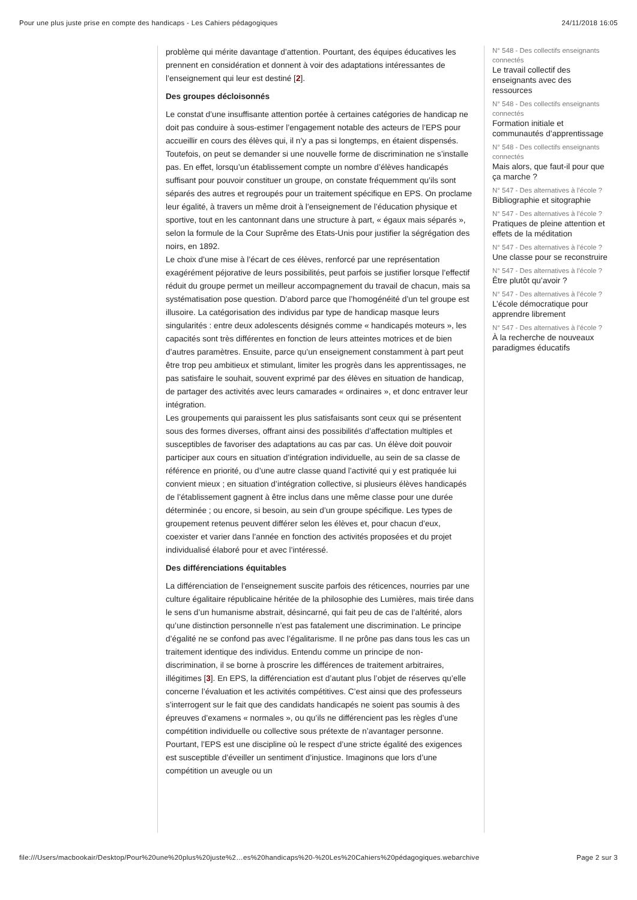Pour une plus juste prise en compte des handicaps - Les Cahiers pédagogiques 24/11/2018 16:05
problème qui mérite davantage d’attention. Pourtant, des équipes éducatives les prennent en considération et donnent à voir des adaptations intéressantes de l’enseignement qui leur est destiné [2].
Des groupes décloisonnés
Le constat d’une insuffisante attention portée à certaines catégories de handicap ne doit pas conduire à sous-estimer l’engagement notable des acteurs de l’EPS pour accueillir en cours des élèves qui, il n’y a pas si longtemps, en étaient dispensés. Toutefois, on peut se demander si une nouvelle forme de discrimination ne s’installe pas. En effet, lorsqu’un établissement compte un nombre d’élèves handicapés suffisant pour pouvoir constituer un groupe, on constate fréquemment qu’ils sont séparés des autres et regroupés pour un traitement spécifique en EPS. On proclame leur égalité, à travers un même droit à l’enseignement de l’éducation physique et sportive, tout en les cantonnant dans une structure à part, « égaux mais séparés », selon la formule de la Cour Suprême des Etats-Unis pour justifier la ségrégation des noirs, en 1892.
Le choix d’une mise à l’écart de ces élèves, renforcé par une représentation exagérément péjorative de leurs possibilités, peut parfois se justifier lorsque l’effectif réduit du groupe permet un meilleur accompagnement du travail de chacun, mais sa systématisation pose question. D’abord parce que l’homogénéité d’un tel groupe est illusoire. La catégorisation des individus par type de handicap masque leurs singularités : entre deux adolescents désignés comme « handicapés moteurs », les capacités sont très différentes en fonction de leurs atteintes motrices et de bien d’autres paramètres. Ensuite, parce qu’un enseignement constamment à part peut être trop peu ambitieux et stimulant, limiter les progrès dans les apprentissages, ne pas satisfaire le souhait, souvent exprimé par des élèves en situation de handicap, de partager des activités avec leurs camarades « ordinaires », et donc entraver leur intégration.
Les groupements qui paraissent les plus satisfaisants sont ceux qui se présentent sous des formes diverses, offrant ainsi des possibilités d’affectation multiples et susceptibles de favoriser des adaptations au cas par cas. Un élève doit pouvoir participer aux cours en situation d’intégration individuelle, au sein de sa classe de référence en priorité, ou d’une autre classe quand l’activité qui y est pratiquée lui convient mieux ; en situation d’intégration collective, si plusieurs élèves handicapés de l’établissement gagnent à être inclus dans une même classe pour une durée déterminée ; ou encore, si besoin, au sein d’un groupe spécifique. Les types de groupement retenus peuvent différer selon les élèves et, pour chacun d’eux, coexister et varier dans l’année en fonction des activités proposées et du projet individualisé élaboré pour et avec l’intéressé.
Des différenciations équitables
La différenciation de l’enseignement suscite parfois des réticences, nourries par une culture égalitaire républicaine héritée de la philosophie des Lumières, mais tirée dans le sens d’un humanisme abstrait, désincarné, qui fait peu de cas de l’altérité, alors qu’une distinction personnelle n’est pas fatalement une discrimination. Le principe d’égalité ne se confond pas avec l’égalitarisme. Il ne prône pas dans tous les cas un traitement identique des individus. Entendu comme un principe de non-discrimination, il se borne à proscrire les différences de traitement arbitraires, illégitimes [3]. En EPS, la différenciation est d’autant plus l’objet de réserves qu’elle concerne l’évaluation et les activités compétitives. C’est ainsi que des professeurs s’interrogent sur le fait que des candidats handicapés ne soient pas soumis à des épreuves d’examens « normales », ou qu’ils ne différencient pas les règles d’une compétition individuelle ou collective sous prétexte de n’avantager personne. Pourtant, l’EPS est une discipline où le respect d’une stricte égalité des exigences est susceptible d’éveiller un sentiment d’injustice. Imaginons que lors d’une compétition un aveugle ou un
N° 548 - Des collectifs enseignants connectés
Le travail collectif des enseignants avec des ressources
N° 548 - Des collectifs enseignants connectés
Formation initiale et communautés d’apprentissage
N° 548 - Des collectifs enseignants connectés
Mais alors, que faut-il pour que ça marche ?
N° 547 - Des alternatives à l’école ?
Bibliographie et sitographie
N° 547 - Des alternatives à l’école ?
Pratiques de pleine attention et effets de la méditation
N° 547 - Des alternatives à l’école ?
Une classe pour se reconstruire
N° 547 - Des alternatives à l’école ?
Être plutôt qu’avoir ?
N° 547 - Des alternatives à l’école ?
L’école démocratique pour apprendre librement
N° 547 - Des alternatives à l’école ?
À la recherche de nouveaux paradigmes éducatifs
file:///Users/macbookair/Desktop/Pour%20une%20plus%20juste%2…es%20handicaps%20-%20Les%20Cahiers%20pédagogiques.webarchive Page 2 sur 3